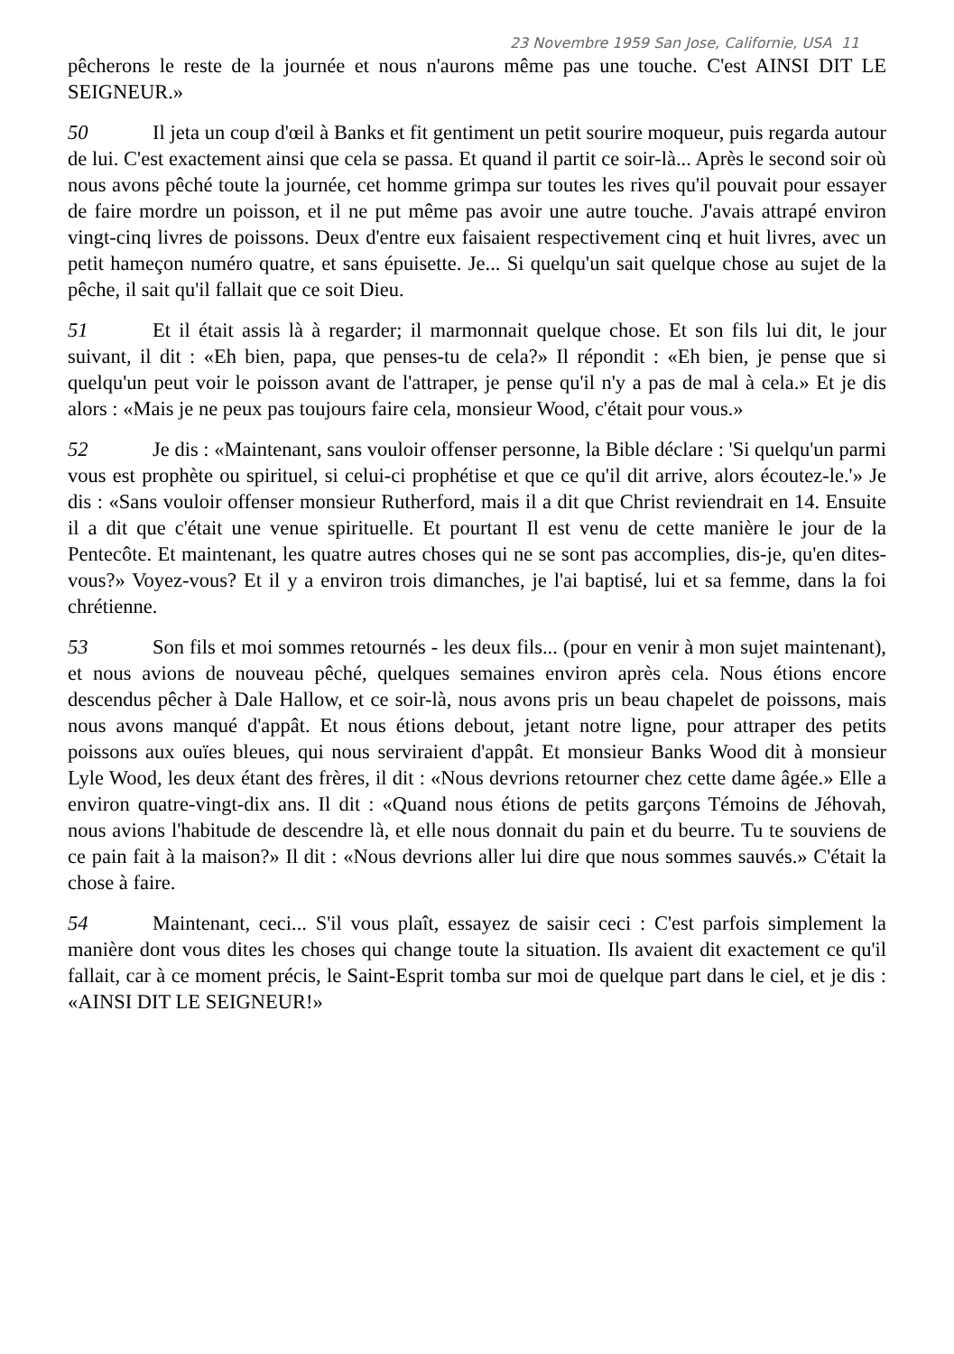23 Novembre 1959 San Jose, Californie, USA 11
pêcherons le reste de la journée et nous n'aurons même pas une touche. C'est AINSI DIT LE SEIGNEUR.»
50 Il jeta un coup d'œil à Banks et fit gentiment un petit sourire moqueur, puis regarda autour de lui. C'est exactement ainsi que cela se passa. Et quand il partit ce soir-là... Après le second soir où nous avons pêché toute la journée, cet homme grimpa sur toutes les rives qu'il pouvait pour essayer de faire mordre un poisson, et il ne put même pas avoir une autre touche. J'avais attrapé environ vingt-cinq livres de poissons. Deux d'entre eux faisaient respectivement cinq et huit livres, avec un petit hameçon numéro quatre, et sans épuisette. Je... Si quelqu'un sait quelque chose au sujet de la pêche, il sait qu'il fallait que ce soit Dieu.
51 Et il était assis là à regarder; il marmonnait quelque chose. Et son fils lui dit, le jour suivant, il dit : «Eh bien, papa, que penses-tu de cela?» Il répondit : «Eh bien, je pense que si quelqu'un peut voir le poisson avant de l'attraper, je pense qu'il n'y a pas de mal à cela.» Et je dis alors : «Mais je ne peux pas toujours faire cela, monsieur Wood, c'était pour vous.»
52 Je dis : «Maintenant, sans vouloir offenser personne, la Bible déclare : 'Si quelqu'un parmi vous est prophète ou spirituel, si celui-ci prophétise et que ce qu'il dit arrive, alors écoutez-le.'» Je dis : «Sans vouloir offenser monsieur Rutherford, mais il a dit que Christ reviendrait en 14. Ensuite il a dit que c'était une venue spirituelle. Et pourtant Il est venu de cette manière le jour de la Pentecôte. Et maintenant, les quatre autres choses qui ne se sont pas accomplies, dis-je, qu'en dites-vous?» Voyez-vous? Et il y a environ trois dimanches, je l'ai baptisé, lui et sa femme, dans la foi chrétienne.
53 Son fils et moi sommes retournés - les deux fils... (pour en venir à mon sujet maintenant), et nous avions de nouveau pêché, quelques semaines environ après cela. Nous étions encore descendus pêcher à Dale Hallow, et ce soir-là, nous avons pris un beau chapelet de poissons, mais nous avons manqué d'appât. Et nous étions debout, jetant notre ligne, pour attraper des petits poissons aux ouïes bleues, qui nous serviraient d'appât. Et monsieur Banks Wood dit à monsieur Lyle Wood, les deux étant des frères, il dit : «Nous devrions retourner chez cette dame âgée.» Elle a environ quatre-vingt-dix ans. Il dit : «Quand nous étions de petits garçons Témoins de Jéhovah, nous avions l'habitude de descendre là, et elle nous donnait du pain et du beurre. Tu te souviens de ce pain fait à la maison?» Il dit : «Nous devrions aller lui dire que nous sommes sauvés.» C'était la chose à faire.
54 Maintenant, ceci... S'il vous plaît, essayez de saisir ceci : C'est parfois simplement la manière dont vous dites les choses qui change toute la situation. Ils avaient dit exactement ce qu'il fallait, car à ce moment précis, le Saint-Esprit tomba sur moi de quelque part dans le ciel, et je dis : «AINSI DIT LE SEIGNEUR!»